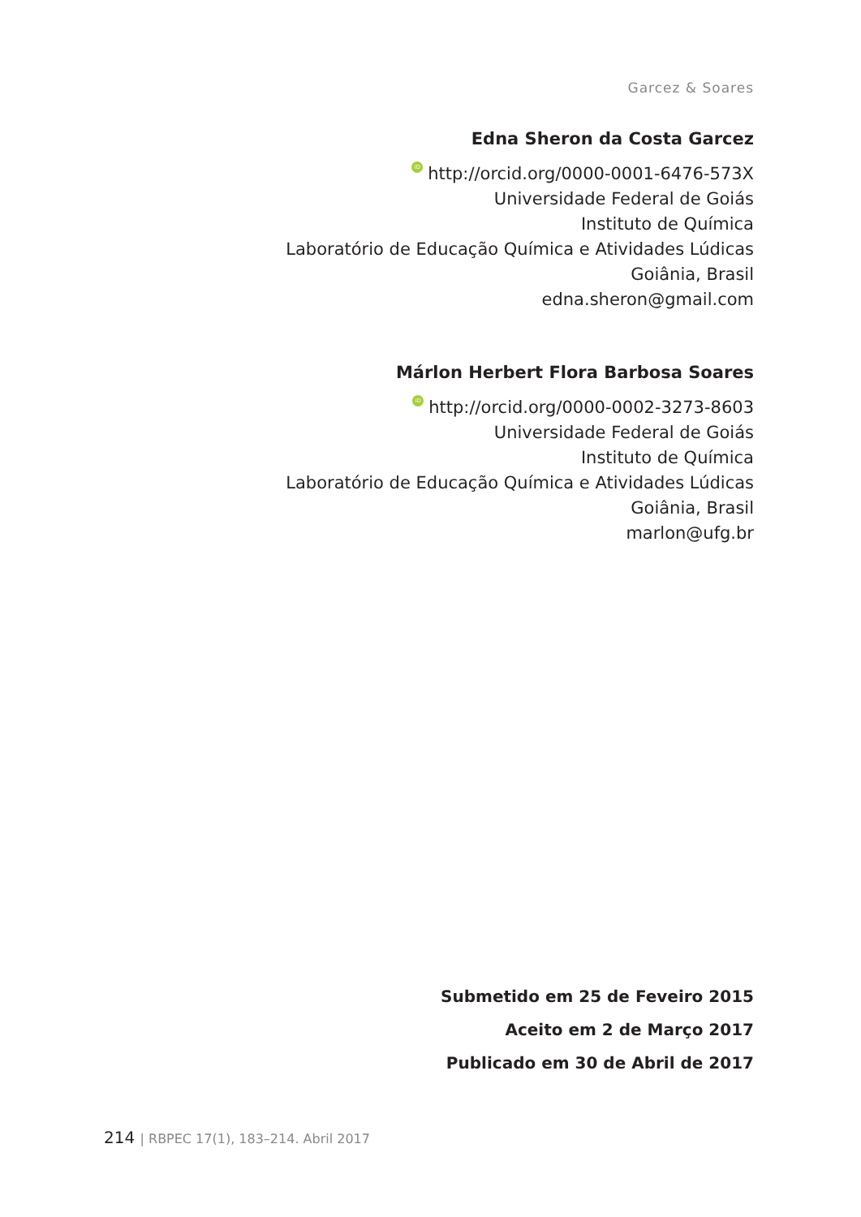Garcez & Soares
Edna Sheron da Costa Garcez
iD http://orcid.org/0000-0001-6476-573X
Universidade Federal de Goiás
Instituto de Química
Laboratório de Educação Química e Atividades Lúdicas
Goiânia, Brasil
edna.sheron@gmail.com
Márlon Herbert Flora Barbosa Soares
iD http://orcid.org/0000-0002-3273-8603
Universidade Federal de Goiás
Instituto de Química
Laboratório de Educação Química e Atividades Lúdicas
Goiânia, Brasil
marlon@ufg.br
Submetido em 25 de Feveiro 2015
Aceito em 2 de Março 2017
Publicado em 30 de Abril de 2017
214 | RBPEC 17(1), 183–214. Abril 2017